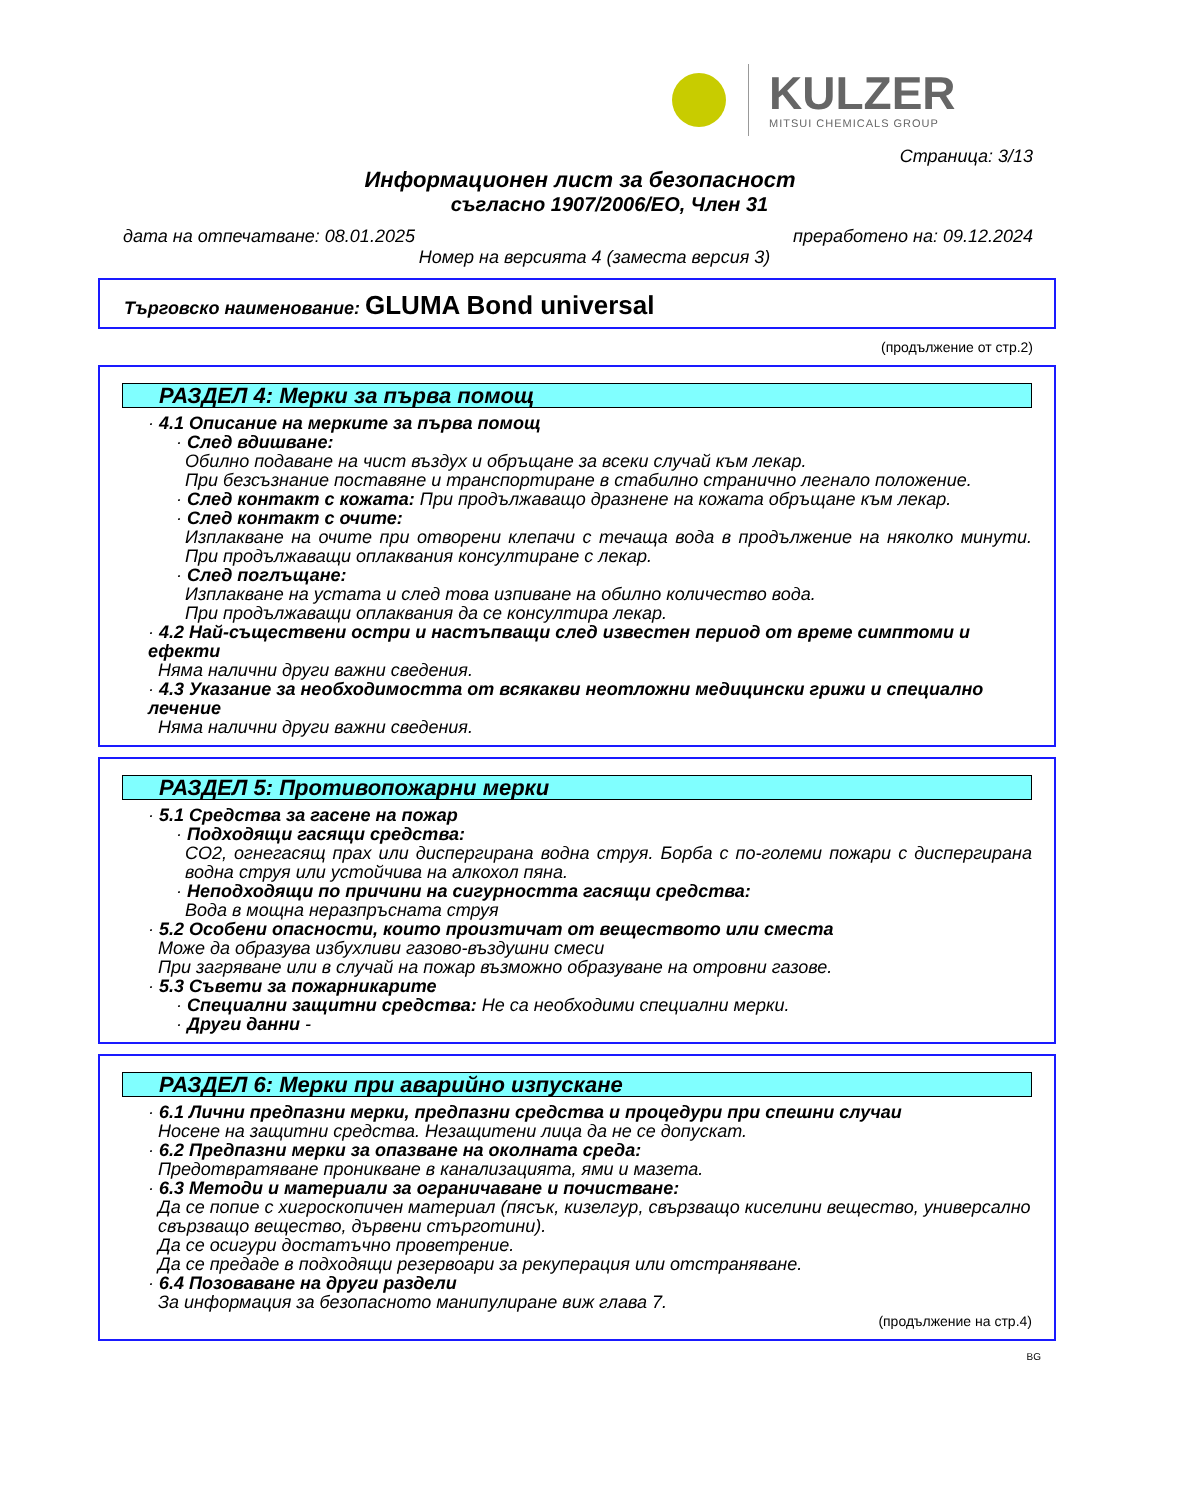KULZER
MITSUI CHEMICALS GROUP
Страница: 3/13
Информационен лист за безопасност
съгласно 1907/2006/EO, Член 31
дата на отпечатване: 08.01.2025 преработено на: 09.12.2024
Номер на версията 4 (заместа версия 3)
Търговско наименование: GLUMA Bond universal
(продължение от стр.2)
РАЗДЕЛ 4: Мерки за първа помощ
· 4.1 Описание на мерките за първа помощ
· След вдишване:
Обилно подаване на чист въздух и обръщане за всеки случай към лекар.
При безсъзнание поставяне и транспортиране в стабилно странично легнало положение.
· След контакт с кожата: При продължаващо дразнене на кожата обръщане към лекар.
· След контакт с очите:
Изплакване на очите при отворени клепачи с течаща вода в продължение на няколко минути. При продължаващи оплаквания консултиране с лекар.
· След поглъщане:
Изплакване на устата и след това изпиване на обилно количество вода.
При продължаващи оплаквания да се консултира лекар.
· 4.2 Най-съществени остри и настъпващи след известен период от време симптоми и ефекти
Няма налични други важни сведения.
· 4.3 Указание за необходимостта от всякакви неотложни медицински грижи и специално лечение
Няма налични други важни сведения.
РАЗДЕЛ 5: Противопожарни мерки
· 5.1 Средства за гасене на пожар
· Подходящи гасящи средства:
CO2, огнегасящ прах или диспергирана водна струя. Борба с по-големи пожари с диспергирана водна струя или устойчива на алкохол пяна.
· Неподходящи по причини на сигурността гасящи средства:
Вода в мощна неразпръсната струя
· 5.2 Особени опасности, които произтичат от веществото или сместа
Може да образува избухливи газово-въздушни смеси
При загряване или в случай на пожар възможно образуване на отровни газове.
· 5.3 Съвети за пожарникарите
· Специални защитни средства: Не са необходими специални мерки.
· Други данни -
РАЗДЕЛ 6: Мерки при аварийно изпускане
· 6.1 Лични предпазни мерки, предпазни средства и процедури при спешни случаи
Носене на защитни средства. Незащитени лица да не се допускат.
· 6.2 Предпазни мерки за опазване на околната среда:
Предотвратяване проникване в канализацията, ями и мазета.
· 6.3 Методи и материали за ограничаване и почистване:
Да се попие с хигроскопичен материал (пясък, кизелгур, свързващо киселини вещество, универсално свързващо вещество, дървени стърготини).
Да се осигури достатъчно проветрение.
Да се предаде в подходящи резервоари за рекуперация или отстраняване.
· 6.4 Позоваване на други раздели
За информация за безопасното манипулиране виж глава 7.
(продължение на стр.4)
BG